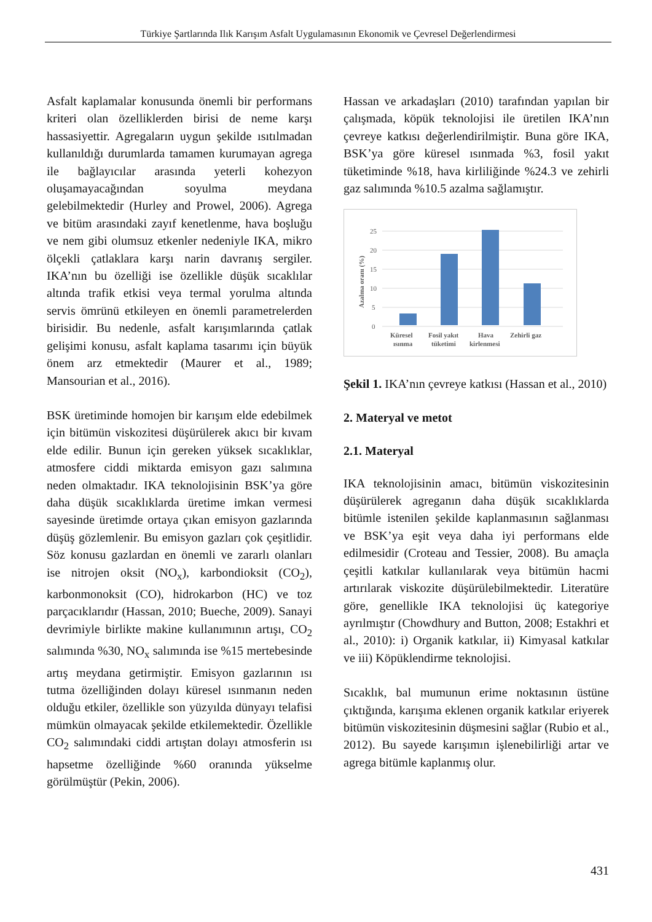Türkiye Şartlarında Ilık Karışım Asfalt Uygulamasının Ekonomik ve Çevresel Değerlendirmesi
Asfalt kaplamalar konusunda önemli bir performans kriteri olan özelliklerden birisi de neme karşı hassasiyettir. Agregaların uygun şekilde ısıtılmadan kullanıldığı durumlarda tamamen kurumayan agrega ile bağlayıcılar arasında yeterli kohezyon oluşamayacağından soyulma meydana gelebilmektedir (Hurley and Prowel, 2006). Agrega ve bitüm arasındaki zayıf kenetlenme, hava boşluğu ve nem gibi olumsuz etkenler nedeniyle IKA, mikro ölçekli çatlaklara karşı narin davranış sergiler. IKA’nın bu özelliği ise özellikle düşük sıcaklılar altında trafik etkisi veya termal yorulma altında servis ömrünü etkileyen en önemli parametrelerden birisidir. Bu nedenle, asfalt karışımlarında çatlak gelişimi konusu, asfalt kaplama tasarımı için büyük önem arz etmektedir (Maurer et al., 1989; Mansourian et al., 2016).
BSK üretiminde homojen bir karışım elde edebilmek için bitümün viskozitesi düşürülerek akıcı bir kıvam elde edilir. Bunun için gereken yüksek sıcaklıklar, atmosfere ciddi miktarda emisyon gazı salımına neden olmaktadır. IKA teknolojisinin BSK’ya göre daha düşük sıcaklıklarda üretime imkan vermesi sayesinde üretimde ortaya çıkan emisyon gazlarında düşüş gözlemlenir. Bu emisyon gazları çok çeşitlidir. Söz konusu gazlardan en önemli ve zararlı olanları ise nitrojen oksit (NO<sub>x</sub>), karbondioksit (CO<sub>2</sub>), karbonmonoksit (CO), hidrokarbon (HC) ve toz parçacıklarıdır (Hassan, 2010; Bueche, 2009). Sanayi devrimiyle birlikte makine kullanımının artışı, CO<sub>2</sub> salımında %30, NO<sub>x</sub> salımında ise %15 mertebesinde artış meydana getirmiştir. Emisyon gazlarının ısı tutma özelliğinden dolayı küresel ısınmanın neden olduğu etkiler, özellikle son yüzyılda dünyayı telafisi mümkün olmayacak şekilde etkilemektedir. Özellikle CO<sub>2</sub> salımındaki ciddi artıştan dolayı atmosferin ısı hapsetme özelliğinde %60 oranında yükselme görülmüştür (Pekin, 2006).
Hassan ve arkadaşları (2010) tarafından yapılan bir çalışmada, köpük teknolojisi ile üretilen IKA’nın çevreye katkısı değerlendirilmiştir. Buna göre IKA, BSK’ya göre küresel ısınmada %3, fosil yakıt tüketiminde %18, hava kirliliğinde %24.3 ve zehirli gaz salımında %10.5 azalma sağlamıştır.
0
5
10
15
20
25
Azalma oranı (%)
Küresel
ısınma
Fosil yakıt
tüketimi
Hava
kirlenmesi
Zehirli gaz
Şekil 1. IKA’nın çevreye katkısı (Hassan et al., 2010)
2. Materyal ve metot
2.1. Materyal
IKA teknolojisinin amacı, bitümün viskozitesinin düşürülerek agreganın daha düşük sıcaklıklarda bitümle istenilen şekilde kaplanmasının sağlanması ve BSK’ya eşit veya daha iyi performans elde edilmesidir (Croteau and Tessier, 2008). Bu amaçla çeşitli katkılar kullanılarak veya bitümün hacmi artırılarak viskozite düşürülebilmektedir. Literatüre göre, genellikle IKA teknolojisi üç kategoriye ayrılmıştır (Chowdhury and Button, 2008; Estakhri et al., 2010): i) Organik katkılar, ii) Kimyasal katkılar ve iii) Köpüklendirme teknolojisi.
Sıcaklık, bal mumunun erime noktasının üstüne çıktığında, karışıma eklenen organik katkılar eriyerek bitümün viskozitesinin düşmesini sağlar (Rubio et al., 2012). Bu sayede karışımın işlenebilirliği artar ve agrega bitümle kaplanmış olur.
431